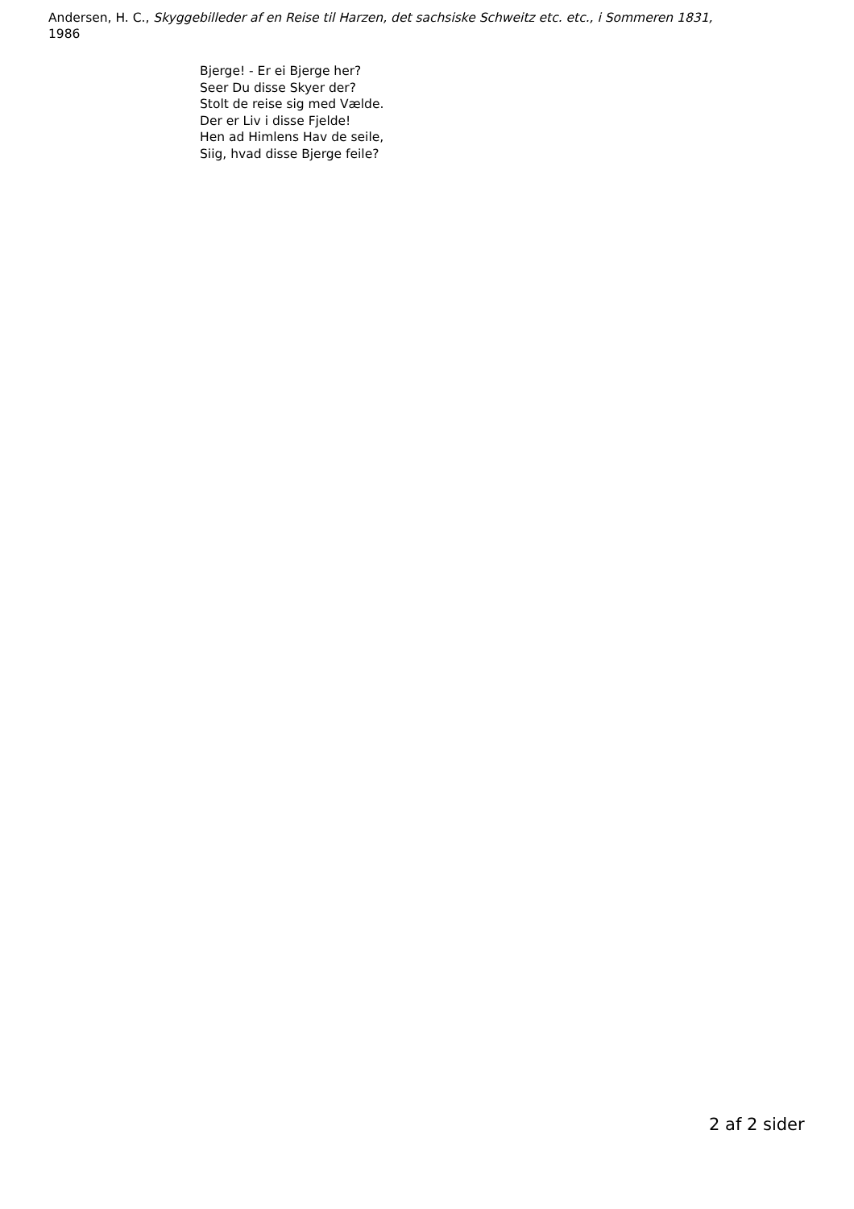Andersen, H. C., Skyggebilleder af en Reise til Harzen, det sachsiske Schweitz etc. etc., i Sommeren 1831,
1986
Bjerge! - Er ei Bjerge her?
Seer Du disse Skyer der?
Stolt de reise sig med Vælde.
Der er Liv i disse Fjelde!
Hen ad Himlens Hav de seile,
Siig, hvad disse Bjerge feile?
2 af 2 sider